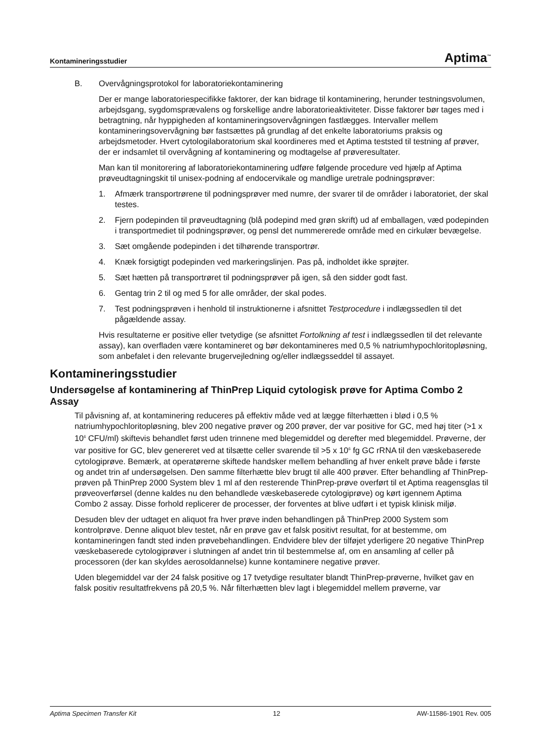Kontamineringsstudier Aptima<sup>™</sup>
B. Overvågningsprotokol for laboratoriekontaminering
Der er mange laboratoriespecifikke faktorer, der kan bidrage til kontaminering, herunder testningsvolumen, arbejdsgang, sygdomsprævalens og forskellige andre laboratorieaktiviteter. Disse faktorer bør tages med i betragtning, når hyppigheden af kontamineringsovervågningen fastlægges. Intervaller mellem kontamineringsovervågning bør fastsættes på grundlag af det enkelte laboratoriums praksis og arbejdsmetoder. Hvert cytologilaboratorium skal koordineres med et Aptima teststed til testning af prøver, der er indsamlet til overvågning af kontaminering og modtagelse af prøveresultater.
Man kan til monitorering af laboratoriekontaminering udføre følgende procedure ved hjælp af Aptima prøveudtagningskit til unisex-podning af endocervikale og mandlige uretrale podningsprøver:
1. Afmærk transportrørene til podningsprøver med numre, der svarer til de områder i laboratoriet, der skal testes.
2. Fjern podepinden til prøveudtagning (blå podepind med grøn skrift) ud af emballagen, væd podepinden i transportmediet til podningsprøver, og pensl det nummererede område med en cirkulær bevægelse.
3. Sæt omgående podepinden i det tilhørende transportrør.
4. Knæk forsigtigt podepinden ved markeringslinjen. Pas på, indholdet ikke sprøjter.
5. Sæt hætten på transportrøret til podningsprøver på igen, så den sidder godt fast.
6. Gentag trin 2 til og med 5 for alle områder, der skal podes.
7. Test podningsprøven i henhold til instruktionerne i afsnittet Testprocedure i indlægssedlen til det pågældende assay.
Hvis resultaterne er positive eller tvetydige (se afsnittet Fortolkning af test i indlægssedlen til det relevante assay), kan overfladen være kontamineret og bør dekontamineres med 0,5 % natriumhypochloritopløsning, som anbefalet i den relevante brugervejledning og/eller indlægsseddel til assayet.
Kontamineringsstudier
Undersøgelse af kontaminering af ThinPrep Liquid cytologisk prøve for Aptima Combo 2 Assay
Til påvisning af, at kontaminering reduceres på effektiv måde ved at lægge filterhætten i blød i 0,5 % natriumhypochloritopløsning, blev 200 negative prøver og 200 prøver, der var positive for GC, med høj titer (>1 x 10<sup>6</sup> CFU/ml) skiftevis behandlet først uden trinnene med blegemiddel og derefter med blegemiddel. Prøverne, der var positive for GC, blev genereret ved at tilsætte celler svarende til >5 x 10<sup>6</sup> fg GC rRNA til den væskebaserede cytologiprøve. Bemærk, at operatørerne skiftede handsker mellem behandling af hver enkelt prøve både i første og andet trin af undersøgelsen. Den samme filterhætte blev brugt til alle 400 prøver. Efter behandling af ThinPrep-prøven på ThinPrep 2000 System blev 1 ml af den resterende ThinPrep-prøve overført til et Aptima reagensglas til prøveoverførsel (denne kaldes nu den behandlede væskebaserede cytologiprøve) og kørt igennem Aptima Combo 2 assay. Disse forhold replicerer de processer, der forventes at blive udført i et typisk klinisk miljø.
Desuden blev der udtaget en aliquot fra hver prøve inden behandlingen på ThinPrep 2000 System som kontrolprøve. Denne aliquot blev testet, når en prøve gav et falsk positivt resultat, for at bestemme, om kontamineringen fandt sted inden prøvebehandlingen. Endvidere blev der tilføjet yderligere 20 negative ThinPrep væskebaserede cytologiprøver i slutningen af andet trin til bestemmelse af, om en ansamling af celler på processoren (der kan skyldes aerosoldannelse) kunne kontaminere negative prøver.
Uden blegemiddel var der 24 falsk positive og 17 tvetydige resultater blandt ThinPrep-prøverne, hvilket gav en falsk positiv resultatfrekvens på 20,5 %. Når filterhætten blev lagt i blegemiddel mellem prøverne, var
Aptima Specimen Transfer Kit 12 AW-11586-1901 Rev. 005